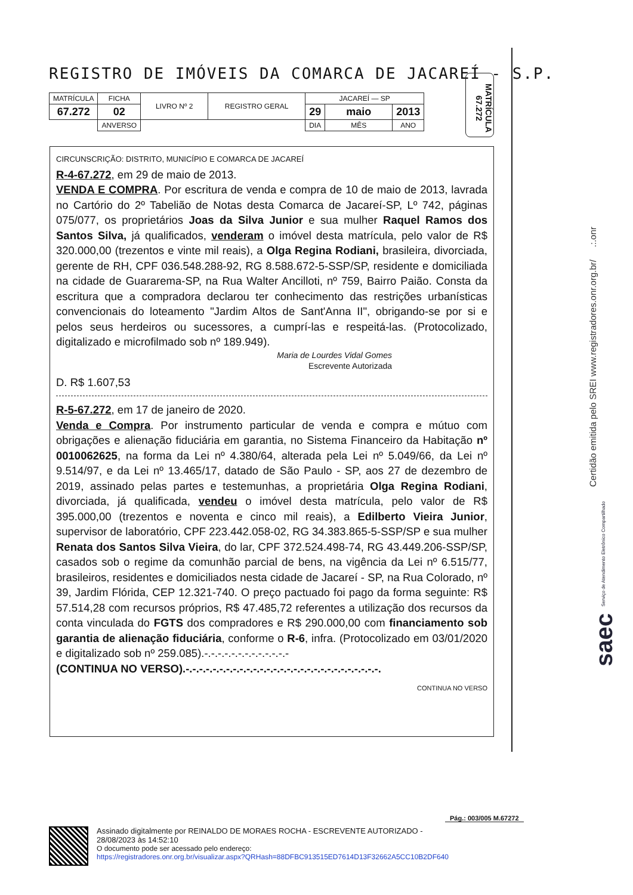REGISTRO DE IMÓVEIS DA COMARCA DE JACAREÍ - S.P.
| MATRÍCULA | FICHA | LIVRO Nº 2 | REGISTRO GERAL | JACAREÍ — SP | | |
| 67.272 | 02 | | | 29 | maio | 2013 |
| | ANVERSO | | | DIA | MÊS | ANO |
MATRÍCULA 67.272
CIRCUNSCRIÇÃO: DISTRITO, MUNICÍPIO E COMARCA DE JACAREÍ
R-4-67.272, em 29 de maio de 2013.
VENDA E COMPRA. Por escritura de venda e compra de 10 de maio de 2013, lavrada no Cartório do 2º Tabelião de Notas desta Comarca de Jacareí-SP, Lº 742, páginas 075/077, os proprietários Joas da Silva Junior e sua mulher Raquel Ramos dos Santos Silva, já qualificados, venderam o imóvel desta matrícula, pelo valor de R$ 320.000,00 (trezentos e vinte mil reais), a Olga Regina Rodiani, brasileira, divorciada, gerente de RH, CPF 036.548.288-92, RG 8.588.672-5-SSP/SP, residente e domiciliada na cidade de Guararema-SP, na Rua Walter Ancilloti, nº 759, Bairro Paião. Consta da escritura que a compradora declarou ter conhecimento das restrições urbanísticas convencionais do loteamento "Jardim Altos de Sant'Anna II", obrigando-se por si e pelos seus herdeiros ou sucessores, a cumprí-las e respeitá-las. (Protocolizado, digitalizado e microfilmado sob nº 189.949).
Maria de Lourdes Vidal Gomes
Escrevente Autorizada
D. R$ 1.607,53
R-5-67.272, em 17 de janeiro de 2020.
Venda e Compra. Por instrumento particular de venda e compra e mútuo com obrigações e alienação fiduciária em garantia, no Sistema Financeiro da Habitação nº 0010062625, na forma da Lei nº 4.380/64, alterada pela Lei nº 5.049/66, da Lei nº 9.514/97, e da Lei nº 13.465/17, datado de São Paulo - SP, aos 27 de dezembro de 2019, assinado pelas partes e testemunhas, a proprietária Olga Regina Rodiani, divorciada, já qualificada, vendeu o imóvel desta matrícula, pelo valor de R$ 395.000,00 (trezentos e noventa e cinco mil reais), a Edilberto Vieira Junior, supervisor de laboratório, CPF 223.442.058-02, RG 34.383.865-5-SSP/SP e sua mulher Renata dos Santos Silva Vieira, do lar, CPF 372.524.498-74, RG 43.449.206-SSP/SP, casados sob o regime da comunhão parcial de bens, na vigência da Lei nº 6.515/77, brasileiros, residentes e domiciliados nesta cidade de Jacareí - SP, na Rua Colorado, nº 39, Jardim Flórida, CEP 12.321-740. O preço pactuado foi pago da forma seguinte: R$ 57.514,28 com recursos próprios, R$ 47.485,72 referentes a utilização dos recursos da conta vinculada do FGTS dos compradores e R$ 290.000,00 com financiamento sob garantia de alienação fiduciária, conforme o R-6, infra. (Protocolizado em 03/01/2020 e digitalizado sob nº 259.085).-.-.-.-.-.-.-.-.-.-.-.-.-
(CONTINUA NO VERSO).-.-.-.-.-.-.-.-.-.-.-.-.-.-.-.-.-.-.-.-.-.-.-.-.-.-.-.-.-.
CONTINUA NO VERSO
Certidão emitida pelo SREI www.registradores.onr.org.br/ .:.onr
saec Serviço de Atendimento Eletrônico Compartilhado
Pág.: 003/005 M.67272
Assinado digitalmente por REINALDO DE MORAES ROCHA - ESCREVENTE AUTORIZADO -
28/08/2023 às 14:52:10
O documento pode ser acessado pelo endereço:
https://registradores.onr.org.br/visualizar.aspx?QRHash=88DFBC913515ED7614D13F32662A5CC10B2DF640